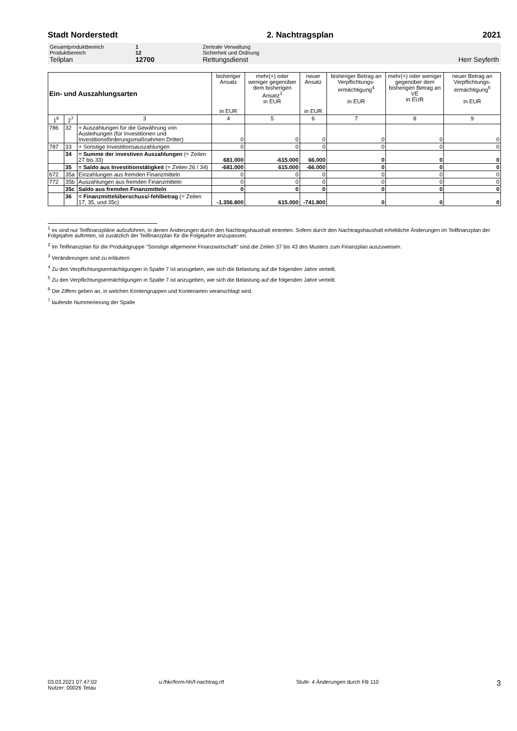Stadt Norderstedt 2. Nachtragsplan 2021
Gesamtproduktbereich 1 Zentrale Verwaltung
Produktbereich 12 Sicherheit und Ordnung
Teilplan 12700 Rettungsdienst Herr Seyferth
| Ein- und Auszahlungsarten | | | bisheriger Ansatz in EUR | mehr(+) oder weniger gegenüber dem bisherigen Ansatz<sup>3</sup> in EUR | neuer Ansatz in EUR | bisheriger Betrag an Verpflichtungs-ermächtigung<sup>4</sup> in EUR | mehr(+) oder weniger gegenüber dem bisherigen Betrag an VE in EUR | neuer Betrag an Verpflichtungs-ermächtigung<sup>5</sup> in EUR |
| --- | --- | --- | --- | --- | --- | --- | --- | --- |
| 1<sup>6</sup> | 2<sup>7</sup> | 3 | 4 | 5 | 6 | 7 | 8 | 9 |
| 786 | 32 | + Auszahlungen für die Gewährung von Ausleihungen (für Investitionen und Investitionsförderungsmaßnahmen Dritter) | 0 | 0 | 0 | 0 | 0 | 0 |
| 787 | 33 | + Sonstige Investitionsauszahlungen | 0 | 0 | 0 | 0 | 0 | 0 |
| | 34 | = Summe der investiven Auszahlungen (= Zeilen 27 bis 33) | 681.000 | -615.000 | 66.000 | 0 | 0 | 0 |
| | 35 | = Saldo aus Investitionstätigkeit (= Zeilen 26 / 34) | -681.000 | 615.000 | -66.000 | 0 | 0 | 0 |
| 672 | 35a | Einzahlungen aus fremden Finanzmitteln | 0 | 0 | 0 | 0 | 0 | 0 |
| 772 | 35b | Auszahlungen aus fremden Finanzmitteln | 0 | 0 | 0 | 0 | 0 | 0 |
| | 35c | Saldo aus fremden Finanzmitteln | 0 | 0 | 0 | 0 | 0 | 0 |
| | 36 | = Finanzmittelüberschuss/-fehlbetrag (= Zeilen 17, 35, und 35c) | -1.356.800 | 615.000 | -741.800 | 0 | 0 | 0 |
<sup>1</sup> es sind nur Teilfinanzpläne aufzuführen, in denen Änderungen durch den Nachtragshaushalt eintreten. Sofern durch den Nachtragshaushalt erhebliche Änderungen im Teilfinanzplan der Folgejahre auftreten, ist zusätzlich der Teilfinanzplan für die Folgejahre anzupassen.
<sup>2</sup> Im Teilfinanzplan für die Produktgruppe "Sonstige allgemeine Finanzwirtschaft" sind die Zeilen 37 bis 43 des Musters zum Finanzplan auszuweisen.
<sup>3</sup> Veränderungen sind zu erläutern
<sup>4</sup> Zu den Verpflichtungsermächtigungen in Spalte 7 ist anzugeben, wie sich die Belastung auf die folgenden Jahre verteilt.
<sup>5</sup> Zu den Verpflichtungsermächtigungen in Spalte 7 ist anzugeben, wie sich die Belastung auf die folgenden Jahre verteilt.
<sup>6</sup> Die Ziffern geben an, in welchen Kontengruppen und Kontenarten veranschlagt wird.
<sup>7</sup> laufende Nummerierung der Spalte
03.03.2021 07:47:02
Nutzer: 00026 Tetau
u:/hkr/form-hh/f-nachtrag.rtf Stufe: 4 Änderungen durch FB 110
3